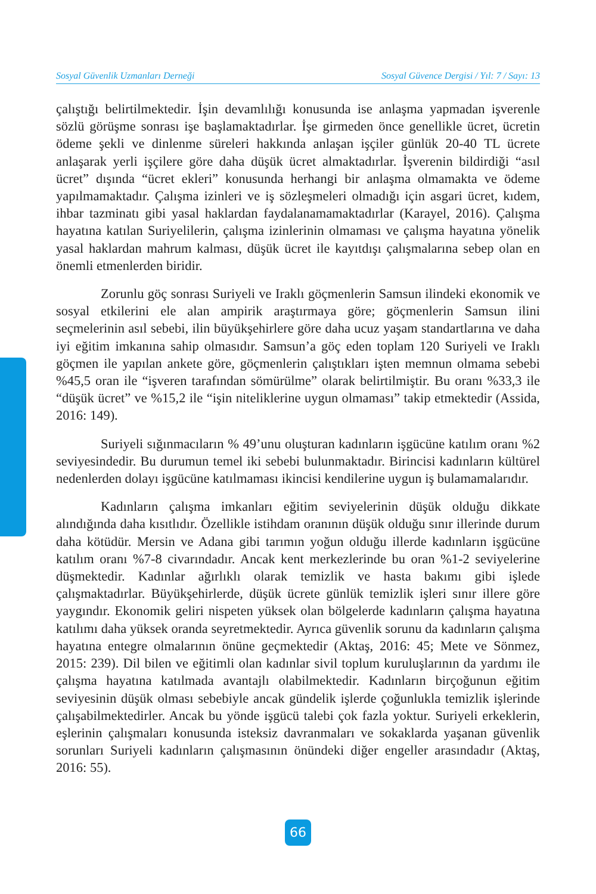Sosyal Güvenlik Uzmanları Derneği Sosyal Güvence Dergisi / Yıl: 7 / Sayı: 13
çalıştığı belirtilmektedir. İşin devamlılığı konusunda ise anlaşma yapmadan işverenle sözlü görüşme sonrası işe başlamaktadırlar. İşe girmeden önce genellikle ücret, ücretin ödeme şekli ve dinlenme süreleri hakkında anlaşan işçiler günlük 20-40 TL ücrete anlaşarak yerli işçilere göre daha düşük ücret almaktadırlar. İşverenin bildirdiği “asıl ücret” dışında “ücret ekleri” konusunda herhangi bir anlaşma olmamakta ve ödeme yapılmamaktadır. Çalışma izinleri ve iş sözleşmeleri olmadığı için asgari ücret, kıdem, ihbar tazminatı gibi yasal haklardan faydalanamamaktadırlar (Karayel, 2016). Çalışma hayatına katılan Suriyelilerin, çalışma izinlerinin olmaması ve çalışma hayatına yönelik yasal haklardan mahrum kalması, düşük ücret ile kayıtdışı çalışmalarına sebep olan en önemli etmenlerden biridir.
Zorunlu göç sonrası Suriyeli ve Iraklı göçmenlerin Samsun ilindeki ekonomik ve sosyal etkilerini ele alan ampirik araştırmaya göre; göçmenlerin Samsun ilini seçmelerinin asıl sebebi, ilin büyükşehirlere göre daha ucuz yaşam standartlarına ve daha iyi eğitim imkanına sahip olmasıdır. Samsun’a göç eden toplam 120 Suriyeli ve Iraklı göçmen ile yapılan ankete göre, göçmenlerin çalıştıkları işten memnun olmama sebebi %45,5 oran ile “işveren tarafından sömürülme” olarak belirtilmiştir. Bu oranı %33,3 ile “düşük ücret” ve %15,2 ile “işin niteliklerine uygun olmaması” takip etmektedir (Assida, 2016: 149).
Suriyeli sığınmacıların % 49’unu oluşturan kadınların işgücüne katılım oranı %2 seviyesindedir. Bu durumun temel iki sebebi bulunmaktadır. Birincisi kadınların kültürel nedenlerden dolayı işgücüne katılmaması ikincisi kendilerine uygun iş bulamamalarıdır.
Kadınların çalışma imkanları eğitim seviyelerinin düşük olduğu dikkate alındığında daha kısıtlıdır. Özellikle istihdam oranının düşük olduğu sınır illerinde durum daha kötüdür. Mersin ve Adana gibi tarımın yoğun olduğu illerde kadınların işgücüne katılım oranı %7-8 civarındadır. Ancak kent merkezlerinde bu oran %1-2 seviyelerine düşmektedir. Kadınlar ağırlıklı olarak temizlik ve hasta bakımı gibi işlede çalışmaktadırlar. Büyükşehirlerde, düşük ücrete günlük temizlik işleri sınır illere göre yaygındır. Ekonomik geliri nispeten yüksek olan bölgelerde kadınların çalışma hayatına katılımı daha yüksek oranda seyretmektedir. Ayrıca güvenlik sorunu da kadınların çalışma hayatına entegre olmalarının önüne geçmektedir (Aktaş, 2016: 45; Mete ve Sönmez, 2015: 239). Dil bilen ve eğitimli olan kadınlar sivil toplum kuruluşlarının da yardımı ile çalışma hayatına katılmada avantajlı olabilmektedir. Kadınların birçoğunun eğitim seviyesinin düşük olması sebebiyle ancak gündelik işlerde çoğunlukla temizlik işlerinde çalışabilmektedirler. Ancak bu yönde işgücü talebi çok fazla yoktur. Suriyeli erkeklerin, eşlerinin çalışmaları konusunda isteksiz davranmaları ve sokaklarda yaşanan güvenlik sorunları Suriyeli kadınların çalışmasının önündeki diğer engeller arasındadır (Aktaş, 2016: 55).
66